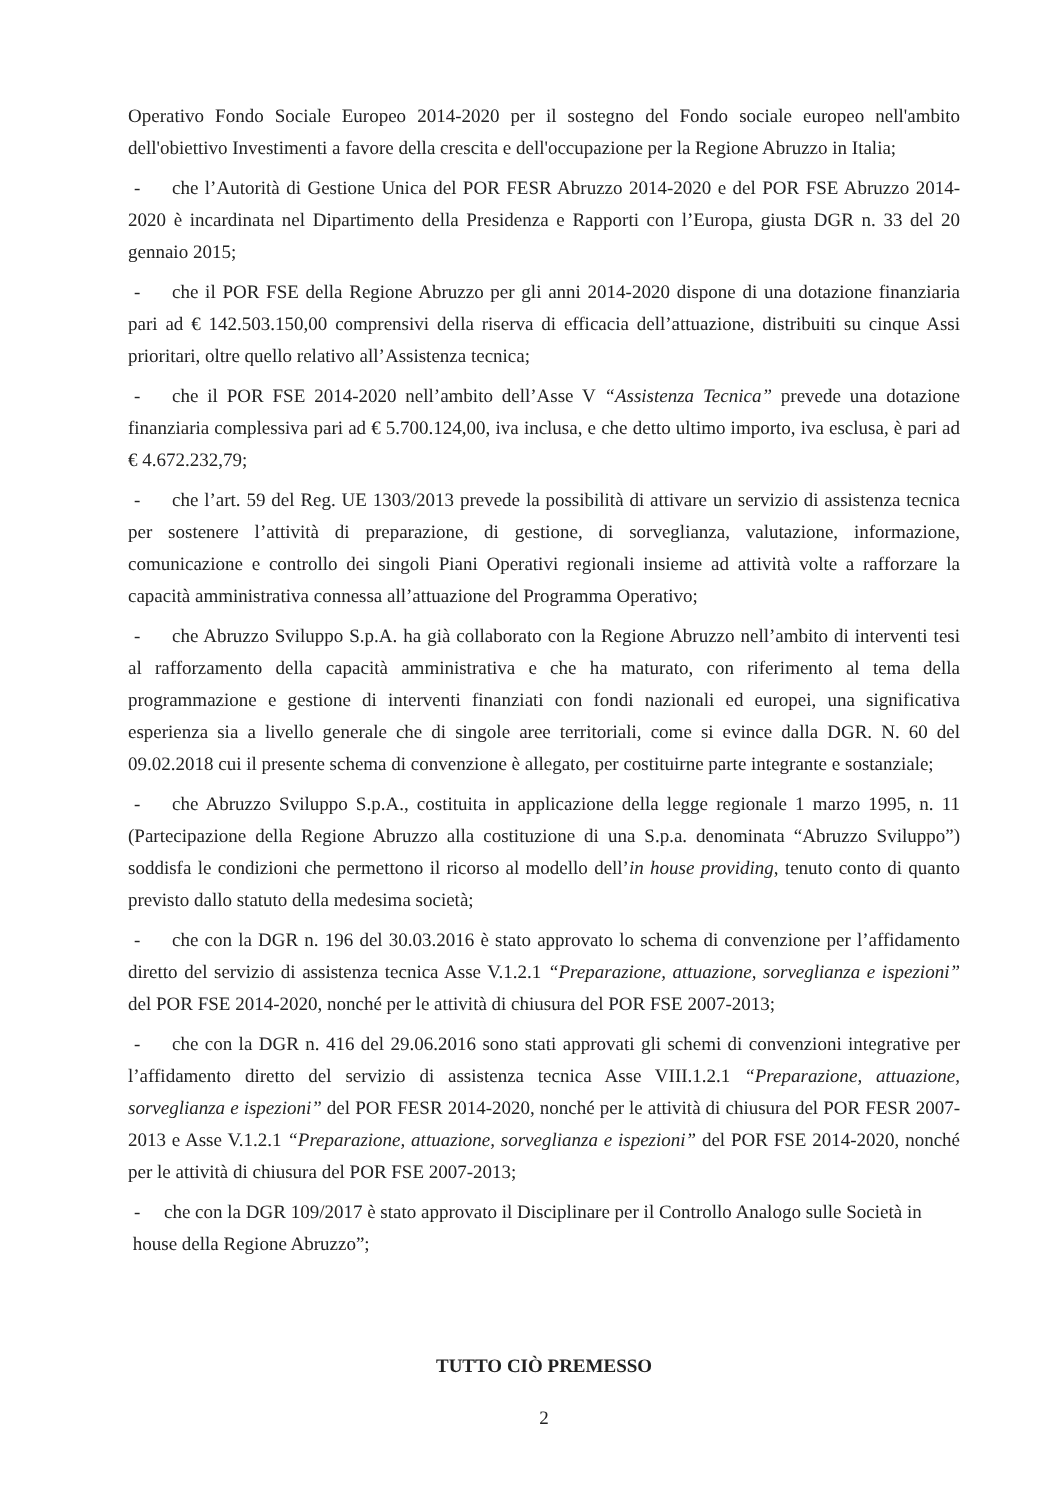Operativo Fondo Sociale Europeo 2014-2020 per il sostegno del Fondo sociale europeo nell'ambito dell'obiettivo Investimenti a favore della crescita e dell'occupazione per la Regione Abruzzo in Italia;
- che l’Autorità di Gestione Unica del POR FESR Abruzzo 2014-2020 e del POR FSE Abruzzo 2014-2020 è incardinata nel Dipartimento della Presidenza e Rapporti con l’Europa, giusta DGR n. 33 del 20 gennaio 2015;
- che il POR FSE della Regione Abruzzo per gli anni 2014-2020 dispone di una dotazione finanziaria pari ad € 142.503.150,00 comprensivi della riserva di efficacia dell’attuazione, distribuiti su cinque Assi prioritari, oltre quello relativo all’Assistenza tecnica;
- che il POR FSE 2014-2020 nell’ambito dell’Asse V “Assistenza Tecnica” prevede una dotazione finanziaria complessiva pari ad € 5.700.124,00, iva inclusa, e che detto ultimo importo, iva esclusa, è pari ad € 4.672.232,79;
- che l’art. 59 del Reg. UE 1303/2013 prevede la possibilità di attivare un servizio di assistenza tecnica per sostenere l’attività di preparazione, di gestione, di sorveglianza, valutazione, informazione, comunicazione e controllo dei singoli Piani Operativi regionali insieme ad attività volte a rafforzare la capacità amministrativa connessa all’attuazione del Programma Operativo;
- che Abruzzo Sviluppo S.p.A. ha già collaborato con la Regione Abruzzo nell’ambito di interventi tesi al rafforzamento della capacità amministrativa e che ha maturato, con riferimento al tema della programmazione e gestione di interventi finanziati con fondi nazionali ed europei, una significativa esperienza sia a livello generale che di singole aree territoriali, come si evince dalla DGR. N. 60 del 09.02.2018 cui il presente schema di convenzione è allegato, per costituirne parte integrante e sostanziale;
- che Abruzzo Sviluppo S.p.A., costituita in applicazione della legge regionale 1 marzo 1995, n. 11 (Partecipazione della Regione Abruzzo alla costituzione di una S.p.a. denominata “Abruzzo Sviluppo”) soddisfa le condizioni che permettono il ricorso al modello dell’in house providing, tenuto conto di quanto previsto dallo statuto della medesima società;
- che con la DGR n. 196 del 30.03.2016 è stato approvato lo schema di convenzione per l’affidamento diretto del servizio di assistenza tecnica Asse V.1.2.1 “Preparazione, attuazione, sorveglianza e ispezioni” del POR FSE 2014-2020, nonché per le attività di chiusura del POR FSE 2007-2013;
- che con la DGR n. 416 del 29.06.2016 sono stati approvati gli schemi di convenzioni integrative per l’affidamento diretto del servizio di assistenza tecnica Asse VIII.1.2.1 “Preparazione, attuazione, sorveglianza e ispezioni” del POR FESR 2014-2020, nonché per le attività di chiusura del POR FESR 2007-2013 e Asse V.1.2.1 “Preparazione, attuazione, sorveglianza e ispezioni” del POR FSE 2014-2020, nonché per le attività di chiusura del POR FSE 2007-2013;
- che con la DGR 109/2017 è stato approvato il Disciplinare per il Controllo Analogo sulle Società in
house della Regione Abruzzo”;
TUTTO CIÒ PREMESSO
2